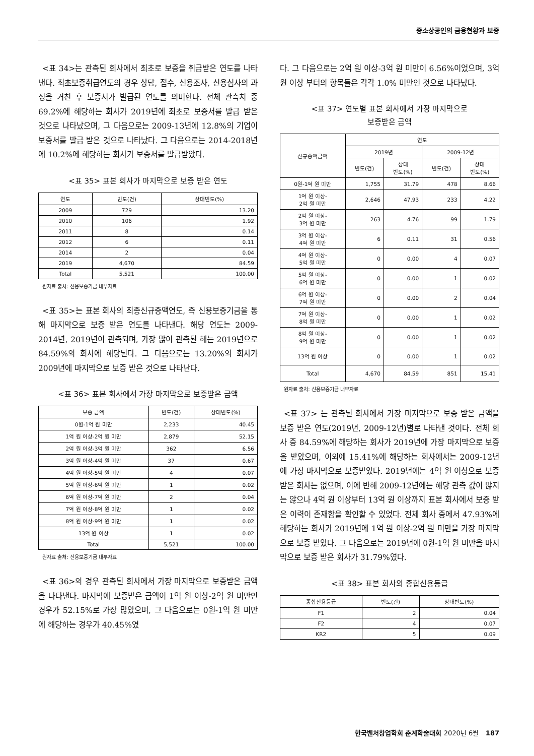중소상공인의 금융현황과 보증
<표 34>는 관측된 회사에서 최초로 보증을 취급받은 연도를 나타낸다. 최초보증취급연도의 경우 상담, 접수, 신용조사, 신용심사의 과정을 거친 후 보증서가 발급된 연도를 의미한다. 전체 관측치 중 69.2%에 해당하는 회사가 2019년에 최초로 보증서를 발급 받은 것으로 나타났으며, 그 다음으로는 2009-13년에 12.8%의 기업이 보증서를 발급 받은 것으로 나타났다. 그 다음으로는 2014-2018년에 10.2%에 해당하는 회사가 보증서를 발급받았다.
<표 35> 표본 회사가 마지막으로 보증 받은 연도
| 연도 | 빈도(건) | 상대빈도(%) |
| --- | --- | --- |
| 2009 | 729 | 13.20 |
| 2010 | 106 | 1.92 |
| 2011 | 8 | 0.14 |
| 2012 | 6 | 0.11 |
| 2014 | 2 | 0.04 |
| 2019 | 4,670 | 84.59 |
| Total | 5,521 | 100.00 |
원자료 출처: 신용보증기금 내부자료
<표 35>는 표본 회사의 최종신규증액연도, 즉 신용보증기금을 통해 마지막으로 보증 받은 연도를 나타낸다. 해당 연도는 2009-2014년, 2019년이 관측되며, 가장 많이 관측된 해는 2019년으로 84.59%의 회사에 해당된다. 그 다음으로는 13.20%의 회사가 2009년에 마지막으로 보증 받은 것으로 나타난다.
<표 36> 표본 회사에서 가장 마지막으로 보증받은 금액
| 보증 금액 | 빈도(건) | 상대빈도(%) |
| --- | --- | --- |
| 0원-1억 원 미만 | 2,233 | 40.45 |
| 1억 원 이상-2억 원 미만 | 2,879 | 52.15 |
| 2억 원 이상-3억 원 미만 | 362 | 6.56 |
| 3억 원 이상-4억 원 미만 | 37 | 0.67 |
| 4억 원 이상-5억 원 미만 | 4 | 0.07 |
| 5억 원 이상-6억 원 미만 | 1 | 0.02 |
| 6억 원 이상-7억 원 미만 | 2 | 0.04 |
| 7억 원 이상-8억 원 미만 | 1 | 0.02 |
| 8억 원 이상-9억 원 미만 | 1 | 0.02 |
| 13억 원 이상 | 1 | 0.02 |
| Total | 5,521 | 100.00 |
원자료 출처: 신용보증기금 내부자료
<표 36>의 경우 관측된 회사에서 가장 마지막으로 보증받은 금액을 나타낸다. 마지막에 보증받은 금액이 1억 원 이상-2억 원 미만인 경우가 52.15%로 가장 많았으며, 그 다음으로는 0원-1억 원 미만에 해당하는 경우가 40.45%였
다. 그 다음으로는 2억 원 이상-3억 원 미만이 6.56%이었으며, 3억 원 이상 부터의 항목들은 각각 1.0% 미만인 것으로 나타났다.
<표 37> 연도별 표본 회사에서 가장 마지막으로
보증받은 금액
| 신규증액금액 | 연도 | | | |
| --- | --- | --- | --- | --- |
| | 2019년 | | 2009-12년 | |
| | 빈도(건) | 상대 빈도(%) | 빈도(건) | 상대 빈도(%) |
| 0원-1억 원 미만 | 1,755 | 31.79 | 478 | 8.66 |
| 1억 원 이상- 2억 원 미만 | 2,646 | 47.93 | 233 | 4.22 |
| 2억 원 이상- 3억 원 미만 | 263 | 4.76 | 99 | 1.79 |
| 3억 원 이상- 4억 원 미만 | 6 | 0.11 | 31 | 0.56 |
| 4억 원 이상- 5억 원 미만 | 0 | 0.00 | 4 | 0.07 |
| 5억 원 이상- 6억 원 미만 | 0 | 0.00 | 1 | 0.02 |
| 6억 원 이상- 7억 원 미만 | 0 | 0.00 | 2 | 0.04 |
| 7억 원 이상- 8억 원 미만 | 0 | 0.00 | 1 | 0.02 |
| 8억 원 이상- 9억 원 미만 | 0 | 0.00 | 1 | 0.02 |
| 13억 원 이상 | 0 | 0.00 | 1 | 0.02 |
| Total | 4,670 | 84.59 | 851 | 15.41 |
원자료 출처: 신용보증기금 내부자료
<표 37> 는 관측된 회사에서 가장 마지막으로 보증 받은 금액을 보증 받은 연도(2019년, 2009-12년)별로 나타낸 것이다. 전체 회사 중 84.59%에 해당하는 회사가 2019년에 가장 마지막으로 보증을 받았으며, 이외에 15.41%에 해당하는 회사에서는 2009-12년에 가장 마지막으로 보증받았다. 2019년에는 4억 원 이상으로 보증 받은 회사는 없으며, 이에 반해 2009-12년에는 해당 관측 값이 많지는 않으나 4억 원 이상부터 13억 원 이상까지 표본 회사에서 보증 받은 이력이 존재함을 확인할 수 있었다. 전체 회사 중에서 47.93%에 해당하는 회사가 2019년에 1억 원 이상-2억 원 미만을 가장 마지막으로 보증 받았다. 그 다음으로는 2019년에 0원-1억 원 미만을 마지막으로 보증 받은 회사가 31.79%였다.
<표 38> 표본 회사의 종합신용등급
| 종합신용등급 | 빈도(건) | 상대빈도(%) |
| --- | --- | --- |
| F1 | 2 | 0.04 |
| F2 | 4 | 0.07 |
| KR2 | 5 | 0.09 |
한국벤처창업학회 춘계학술대회 2020년 6월 187